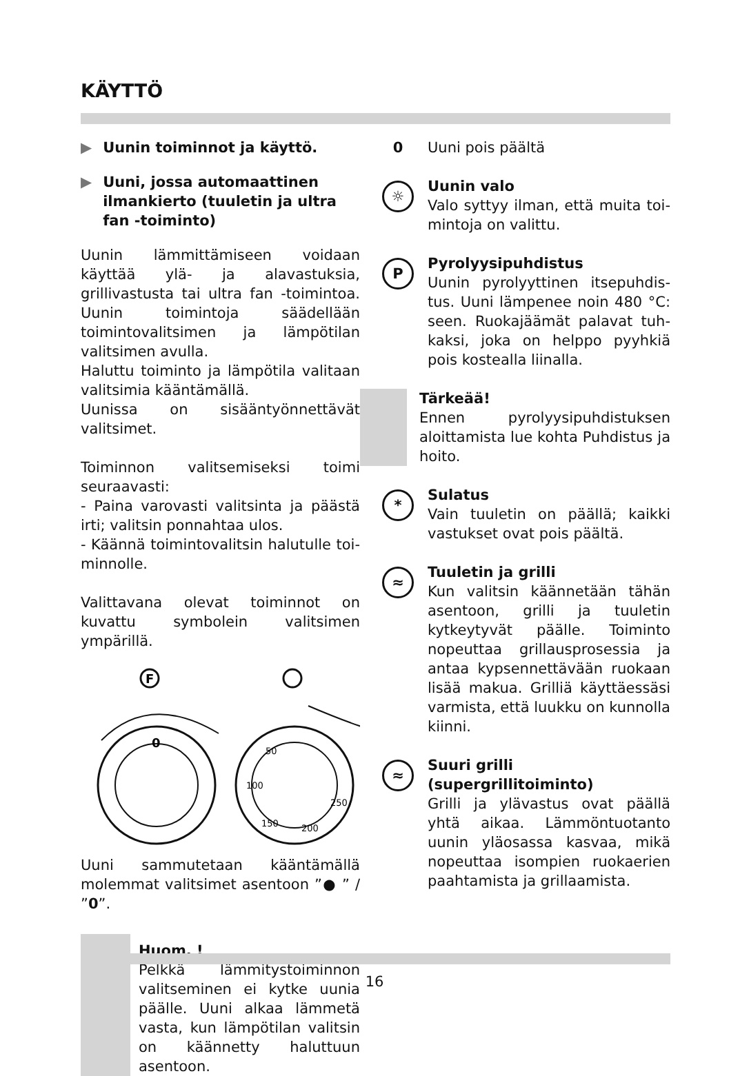KÄYTTÖ
▶ Uunin toiminnot ja käyttö.
▶ Uuni, jossa automaattinen ilmankier­to (tuuletin ja ultra fan -toiminto)
Uunin lämmittämiseen voidaan käyttää ylä- ja alavastuksia, grillivastusta tai ultra fan -toimintoa. Uunin toimintoja säädel­lään toimintovalitsimen ja lämpötilan valitsimen avulla.
Haluttu toiminto ja lämpötila valitaan valitsimia kääntämällä.
Uunissa on sisääntyönnettävät valitsimet.
Toiminnon valitsemiseksi toimi seuraavasti:
- Paina varovasti valitsinta ja päästä irti; valitsin ponnahtaa ulos.
- Käännä toimintovalitsin halutulle toi­minnolle.
Valittavana olevat toiminnot on kuvattu symbolein valitsimen ympärillä.
F
0
50
100
150
200
250
Uuni sammutetaan kääntämällä molem­mat valitsimet asentoon ”● ” / ”0”.
Huom. !
Pelkkä lämmitystoiminnon valit­seminen ei kytke uunia päälle. Uuni alkaa lämmetä vasta, kun lämpötilan valitsin on käännetty haluttuun asentoon.
0 Uuni pois päältä
☼
Uunin valo
Valo syttyy ilman, että muita toi­mintoja on valittu.
P
Pyrolyysipuhdistus
Uunin pyrolyyttinen itsepuhdis­tus. Uuni lämpenee noin 480 °C: seen. Ruokajäämät palavat tuh­kaksi, joka on helppo pyyhkiä pois kostealla liinalla.
Tärkeää!
Ennen pyrolyysipuhdistuksen aloittamista lue kohta Puhdistus ja hoito.
*
Sulatus
Vain tuuletin on päällä; kaikki vastukset ovat pois päältä.
≈
Tuuletin ja grilli
Kun valitsin käännetään tähän asentoon, grilli ja tuuletin kytkey­tyvät päälle. Toiminto nopeuttaa grillausprosessia ja antaa kypsen­nettävään ruokaan lisää makua. Grilliä käyttäessäsi varmista, että luukku on kunnolla kiinni.
≈
Suuri grilli (supergrillitoiminto)
Grilli ja ylävastus ovat päällä yhtä aikaa. Lämmöntuotanto uunin yläosassa kasvaa, mikä nopeuttaa isompien ruokaerien paahtamista ja grillaamista.
16